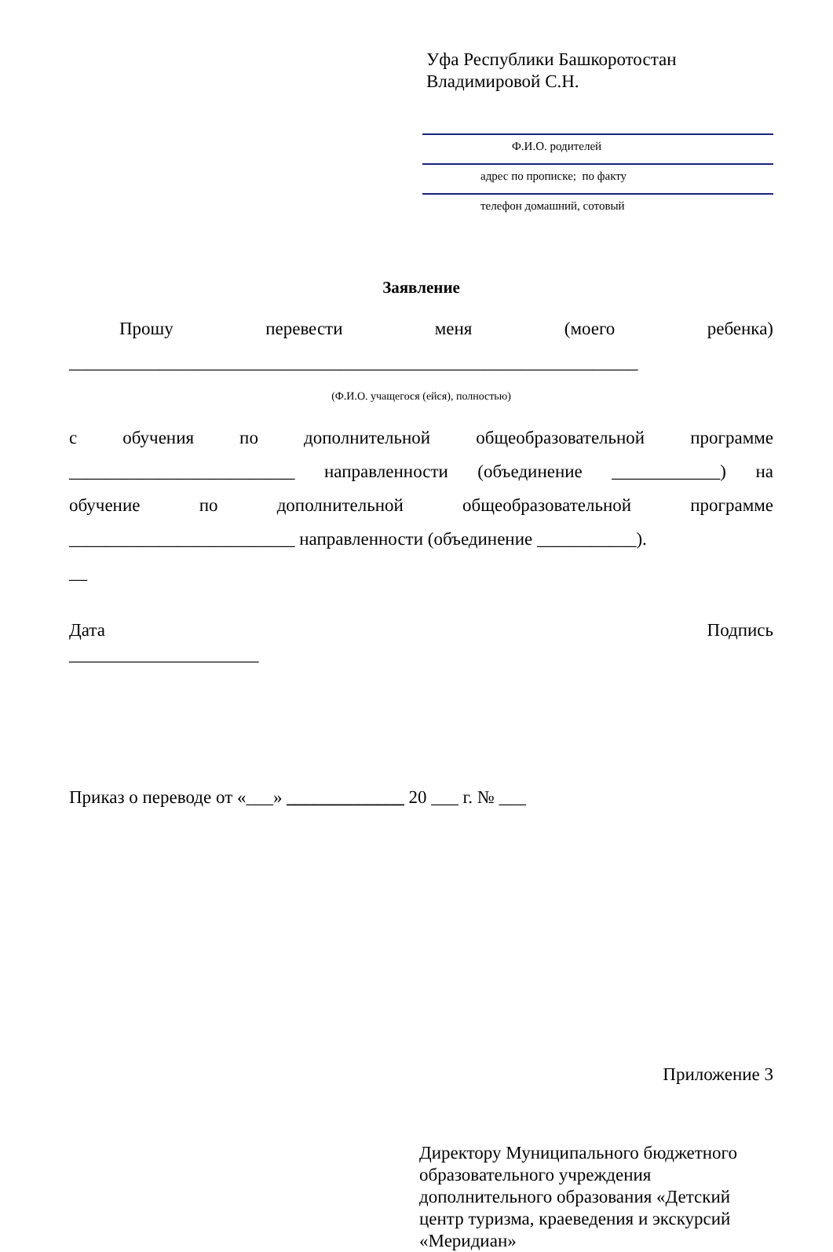Уфа Республики Башкоротостан
Владимировой С.Н.
Ф.И.О. родителей
адрес по прописке; по факту
телефон домашний, сотовый
Заявление
Прошу перевести меня (моего ребенка)
_______________________________________________________________
(Ф.И.О. учащегося (ейся), полностью)
с обучения по дополнительной общеобразовательной программе
_________________________ направленности (объединение ____________) на
обучение по дополнительной общеобразовательной программе
_________________________ направленности (объединение ___________).
__
Дата Подпись
_____________________
Приказ о переводе от «___» _____________ 20 ___ г. № ___
Приложение 3
Директору Муниципального бюджетного образовательного учреждения дополнительного образования «Детский центр туризма, краеведения и экскурсий «Меридиан»